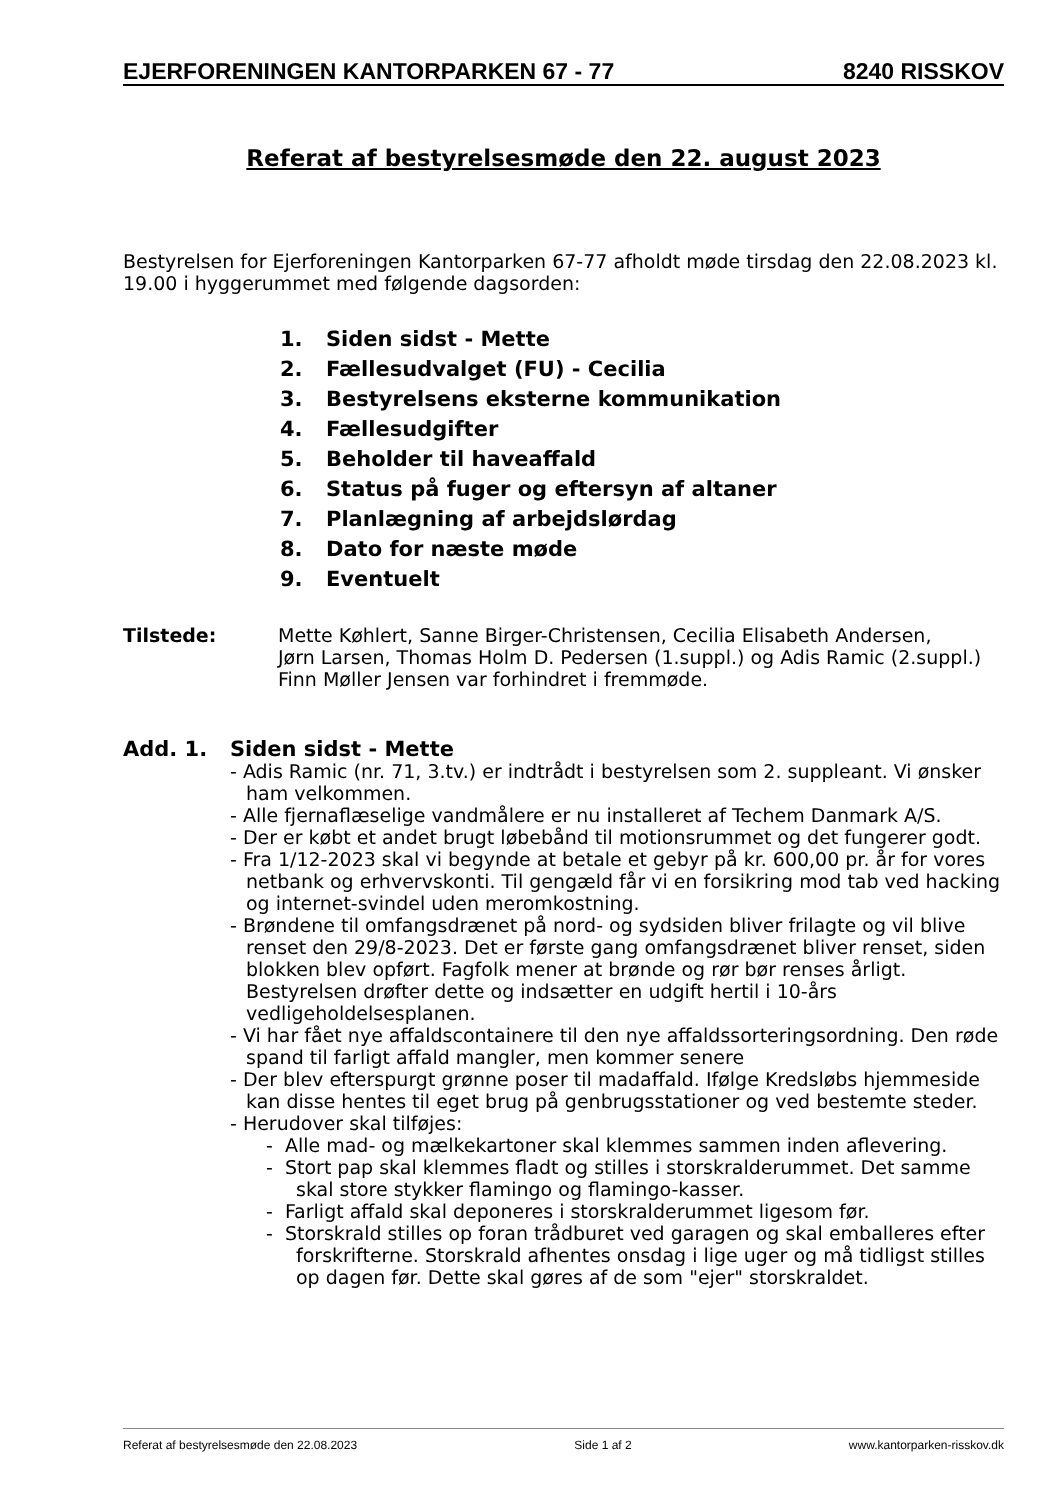EJERFORENINGEN KANTORPARKEN 67 - 77 8240 RISSKOV
Referat af bestyrelsesmøde den 22. august 2023
Bestyrelsen for Ejerforeningen Kantorparken 67-77 afholdt møde tirsdag den 22.08.2023 kl. 19.00 i hyggerummet med følgende dagsorden:
1. Siden sidst - Mette
2. Fællesudvalget (FU) - Cecilia
3. Bestyrelsens eksterne kommunikation
4. Fællesudgifter
5. Beholder til haveaffald
6. Status på fuger og eftersyn af altaner
7. Planlægning af arbejdslørdag
8. Dato for næste møde
9. Eventuelt
Tilstede: Mette Køhlert, Sanne Birger-Christensen, Cecilia Elisabeth Andersen,
Jørn Larsen, Thomas Holm D. Pedersen (1.suppl.) og Adis Ramic (2.suppl.)
Finn Møller Jensen var forhindret i fremmøde.
Add. 1. Siden sidst - Mette
- Adis Ramic (nr. 71, 3.tv.) er indtrådt i bestyrelsen som 2. suppleant. Vi ønsker ham velkommen.
- Alle fjernaflæselige vandmålere er nu installeret af Techem Danmark A/S.
- Der er købt et andet brugt løbebånd til motionsrummet og det fungerer godt.
- Fra 1/12-2023 skal vi begynde at betale et gebyr på kr. 600,00 pr. år for vores netbank og erhvervskonti. Til gengæld får vi en forsikring mod tab ved hacking og internet-svindel uden meromkostning.
- Brøndene til omfangsdrænet på nord- og sydsiden bliver frilagte og vil blive renset den 29/8-2023. Det er første gang omfangsdrænet bliver renset, siden blokken blev opført. Fagfolk mener at brønde og rør bør renses årligt. Bestyrelsen drøfter dette og indsætter en udgift hertil i 10-års vedligeholdelsesplanen.
- Vi har fået nye affaldscontainere til den nye affaldssorteringsordning. Den røde spand til farligt affald mangler, men kommer senere
- Der blev efterspurgt grønne poser til madaffald. Ifølge Kredsløbs hjemmeside kan disse hentes til eget brug på genbrugsstationer og ved bestemte steder.
- Herudover skal tilføjes:
- Alle mad- og mælkekartoner skal klemmes sammen inden aflevering.
- Stort pap skal klemmes fladt og stilles i storskralderummet. Det samme skal store stykker flamingo og flamingo-kasser.
- Farligt affald skal deponeres i storskralderummet ligesom før.
- Storskrald stilles op foran trådburet ved garagen og skal emballeres efter forskrifterne. Storskrald afhentes onsdag i lige uger og må tidligst stilles op dagen før. Dette skal gøres af de som "ejer" storskraldet.
Referat af bestyrelsesmøde den 22.08.2023 Side 1 af 2 www.kantorparken-risskov.dk